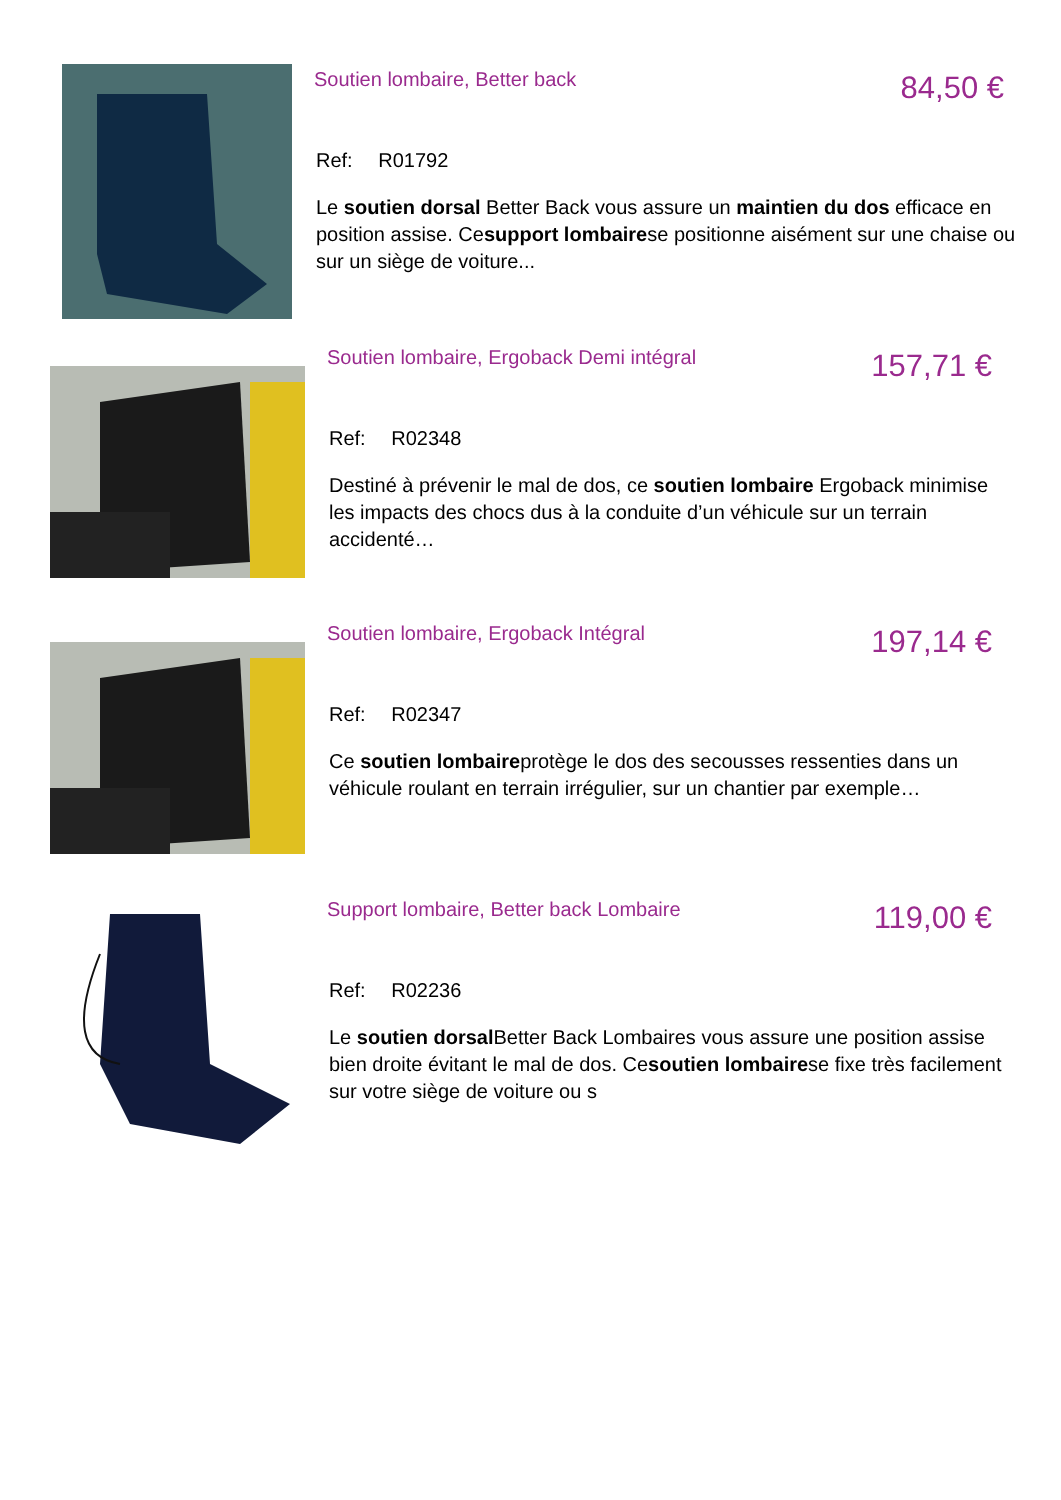Soutien lombaire, Better back
84,50 €
Ref: R01792
Le soutien dorsal Better Back vous assure un maintien du dos efficace en position assise. Cesupport lombairese positionne aisément sur une chaise ou sur un siège de voiture...
Soutien lombaire, Ergoback Demi intégral
157,71 €
Ref: R02348
Destiné à prévenir le mal de dos, ce soutien lombaire Ergoback minimise les impacts des chocs dus à la conduite d’un véhicule sur un terrain accidenté…
Soutien lombaire, Ergoback Intégral
197,14 €
Ref: R02347
Ce soutien lombaireprotège le dos des secousses ressenties dans un véhicule roulant en terrain irrégulier, sur un chantier par exemple…
Support lombaire, Better back Lombaire
119,00 €
Ref: R02236
Le soutien dorsal Better Back Lombaires vous assure une position assise bien droite évitant le mal de dos. Cesoutien lombairese fixe très facilement sur votre siège de voiture ou s